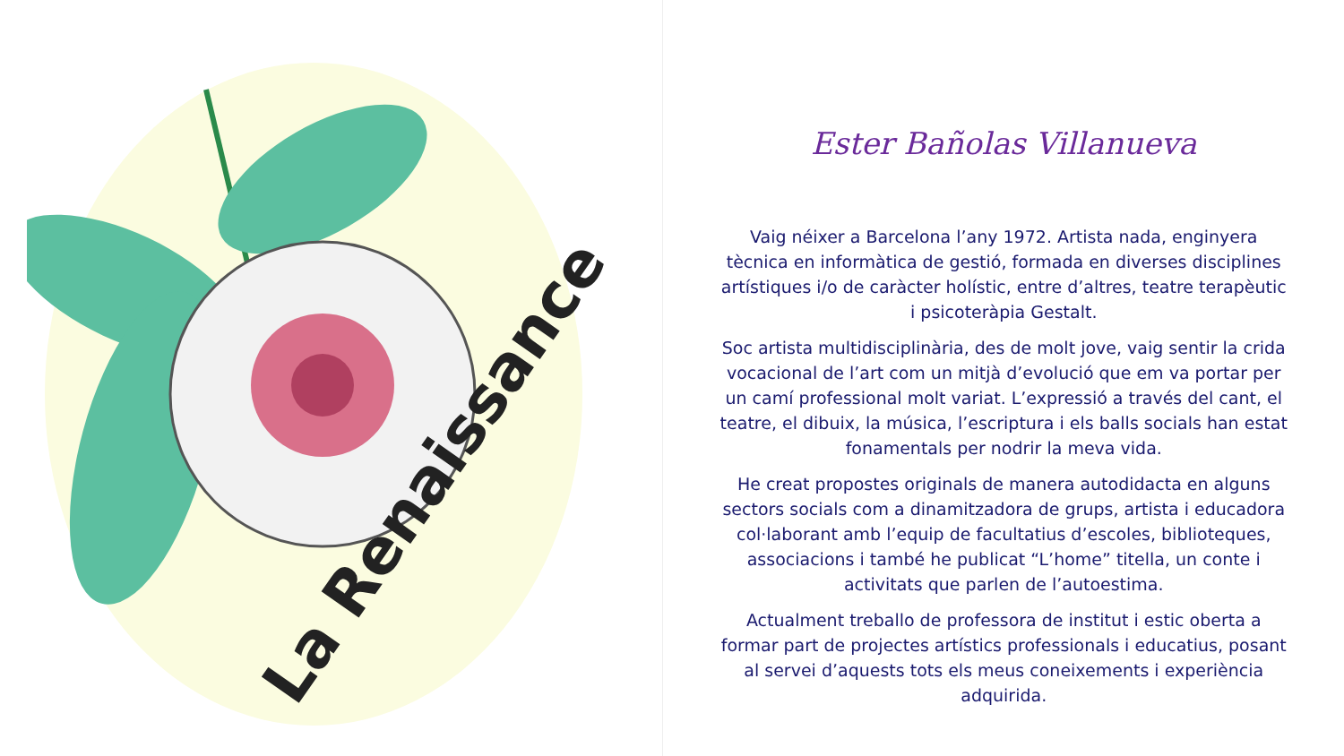La Renaissance
Ester Bañolas Villanueva
Vaig néixer a Barcelona l’any 1972. Artista nada, enginyera tècnica en informàtica de gestió, formada en diverses disciplines artístiques i/o de caràcter holístic, entre d’altres, teatre terapèutic i psicoteràpia Gestalt.
Soc artista multidisciplinària, des de molt jove, vaig sentir la crida vocacional de l’art com un mitjà d’evolució que em va portar per un camí professional molt variat. L’expressió a través del cant, el teatre, el dibuix, la música, l’escriptura i els balls socials han estat fonamentals per nodrir la meva vida.
He creat propostes originals de manera autodidacta en alguns sectors socials com a dinamitzadora de grups, artista i educadora col·laborant amb l’equip de facultatius d’escoles, biblioteques, associacions i també he publicat “L’home” titella, un conte i activitats que parlen de l’autoestima.
Actualment treballo de professora de institut i estic oberta a formar part de projectes artístics professionals i educatius, posant al servei d’aquests tots els meus coneixements i experiència adquirida.